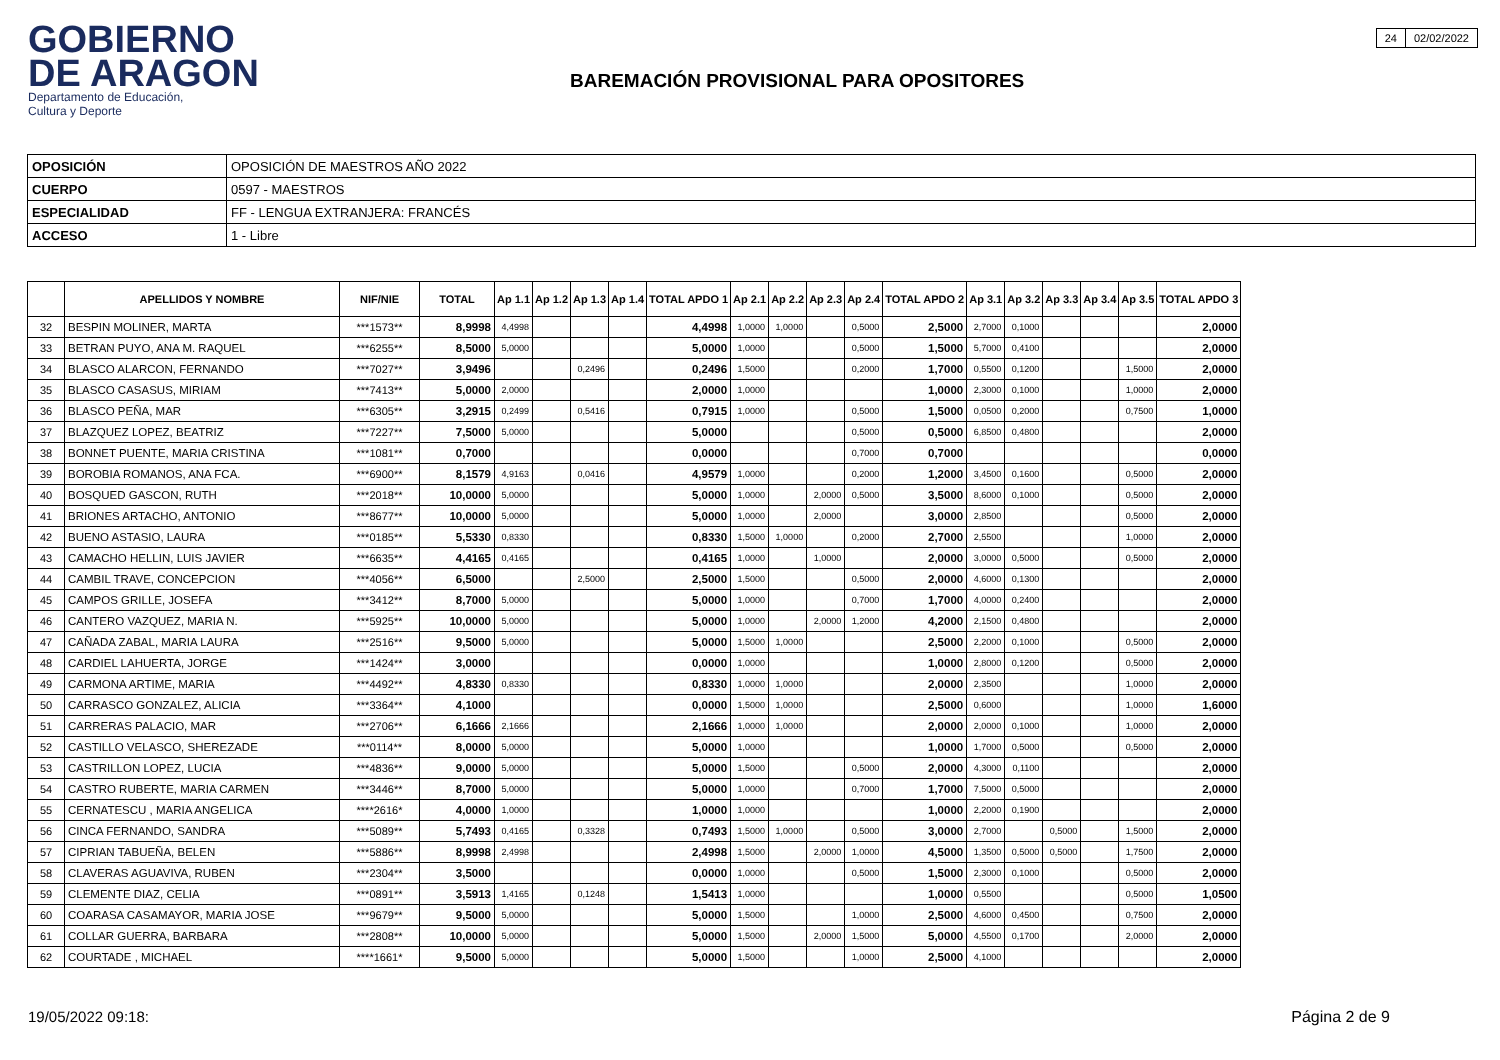GOBIERNO
DE ARAGON
Departamento de Educación,
Cultura y Deporte
BAREMACIÓN PROVISIONAL PARA OPOSITORES
| 24 | 02/02/2022 |
| OPOSICIÓN | OPOSICIÓN DE MAESTROS AÑO 2022 |
| CUERPO | 0597 - MAESTROS |
| ESPECIALIDAD | FF - LENGUA EXTRANJERA: FRANCÉS |
| ACCESO | 1 - Libre |
| | APELLIDOS Y NOMBRE | NIF/NIE | TOTAL | Ap 1.1 | Ap 1.2 | Ap 1.3 | Ap 1.4 | TOTAL APDO 1 | Ap 2.1 | Ap 2.2 | Ap 2.3 | Ap 2.4 | TOTAL APDO 2 | Ap 3.1 | Ap 3.2 | Ap 3.3 | Ap 3.4 | Ap 3.5 | TOTAL APDO 3 |
| --- | --- | --- | --- | --- | --- | --- | --- | --- | --- | --- | --- | --- | --- | --- | --- | --- | --- | --- | --- |
| 32 | BESPIN MOLINER, MARTA | ***1573** | 8,9998 | 4,4998 | | | | 4,4998 | 1,0000 | 1,0000 | | 0,5000 | 2,5000 | 2,7000 | 0,1000 | | | | 2,0000 |
| 33 | BETRAN PUYO, ANA M. RAQUEL | ***6255** | 8,5000 | 5,0000 | | | | 5,0000 | 1,0000 | | | 0,5000 | 1,5000 | 5,7000 | 0,4100 | | | | 2,0000 |
| 34 | BLASCO ALARCON, FERNANDO | ***7027** | 3,9496 | | | 0,2496 | | 0,2496 | 1,5000 | | | 0,2000 | 1,7000 | 0,5500 | 0,1200 | | | 1,5000 | 2,0000 |
| 35 | BLASCO CASASUS, MIRIAM | ***7413** | 5,0000 | 2,0000 | | | | 2,0000 | 1,0000 | | | | 1,0000 | 2,3000 | 0,1000 | | | 1,0000 | 2,0000 |
| 36 | BLASCO PEÑA, MAR | ***6305** | 3,2915 | 0,2499 | | 0,5416 | | 0,7915 | 1,0000 | | | 0,5000 | 1,5000 | 0,0500 | 0,2000 | | | 0,7500 | 1,0000 |
| 37 | BLAZQUEZ LOPEZ, BEATRIZ | ***7227** | 7,5000 | 5,0000 | | | | 5,0000 | | | | 0,5000 | 0,5000 | 6,8500 | 0,4800 | | | | 2,0000 |
| 38 | BONNET PUENTE, MARIA CRISTINA | ***1081** | 0,7000 | | | | | 0,0000 | | | | 0,7000 | 0,7000 | | | | | | 0,0000 |
| 39 | BOROBIA ROMANOS, ANA FCA. | ***6900** | 8,1579 | 4,9163 | | 0,0416 | | 4,9579 | 1,0000 | | | 0,2000 | 1,2000 | 3,4500 | 0,1600 | | | 0,5000 | 2,0000 |
| 40 | BOSQUED GASCON, RUTH | ***2018** | 10,0000 | 5,0000 | | | | 5,0000 | 1,0000 | | 2,0000 | 0,5000 | 3,5000 | 8,6000 | 0,1000 | | | 0,5000 | 2,0000 |
| 41 | BRIONES ARTACHO, ANTONIO | ***8677** | 10,0000 | 5,0000 | | | | 5,0000 | 1,0000 | | 2,0000 | | 3,0000 | 2,8500 | | | | 0,5000 | 2,0000 |
| 42 | BUENO ASTASIO, LAURA | ***0185** | 5,5330 | 0,8330 | | | | 0,8330 | 1,5000 | 1,0000 | | 0,2000 | 2,7000 | 2,5500 | | | | 1,0000 | 2,0000 |
| 43 | CAMACHO HELLIN, LUIS JAVIER | ***6635** | 4,4165 | 0,4165 | | | | 0,4165 | 1,0000 | | 1,0000 | | 2,0000 | 3,0000 | 0,5000 | | | 0,5000 | 2,0000 |
| 44 | CAMBIL TRAVE, CONCEPCION | ***4056** | 6,5000 | | | 2,5000 | | 2,5000 | 1,5000 | | | 0,5000 | 2,0000 | 4,6000 | 0,1300 | | | | 2,0000 |
| 45 | CAMPOS GRILLE, JOSEFA | ***3412** | 8,7000 | 5,0000 | | | | 5,0000 | 1,0000 | | | 0,7000 | 1,7000 | 4,0000 | 0,2400 | | | | 2,0000 |
| 46 | CANTERO VAZQUEZ, MARIA N. | ***5925** | 10,0000 | 5,0000 | | | | 5,0000 | 1,0000 | | 2,0000 | 1,2000 | 4,2000 | 2,1500 | 0,4800 | | | | 2,0000 |
| 47 | CAÑADA ZABAL, MARIA LAURA | ***2516** | 9,5000 | 5,0000 | | | | 5,0000 | 1,5000 | 1,0000 | | | 2,5000 | 2,2000 | 0,1000 | | | 0,5000 | 2,0000 |
| 48 | CARDIEL LAHUERTA, JORGE | ***1424** | 3,0000 | | | | | 0,0000 | 1,0000 | | | | 1,0000 | 2,8000 | 0,1200 | | | 0,5000 | 2,0000 |
| 49 | CARMONA ARTIME, MARIA | ***4492** | 4,8330 | 0,8330 | | | | 0,8330 | 1,0000 | 1,0000 | | | 2,0000 | 2,3500 | | | | 1,0000 | 2,0000 |
| 50 | CARRASCO GONZALEZ, ALICIA | ***3364** | 4,1000 | | | | | 0,0000 | 1,5000 | 1,0000 | | | 2,5000 | 0,6000 | | | | 1,0000 | 1,6000 |
| 51 | CARRERAS PALACIO, MAR | ***2706** | 6,1666 | 2,1666 | | | | 2,1666 | 1,0000 | 1,0000 | | | 2,0000 | 2,0000 | 0,1000 | | | 1,0000 | 2,0000 |
| 52 | CASTILLO VELASCO, SHEREZADE | ***0114** | 8,0000 | 5,0000 | | | | 5,0000 | 1,0000 | | | | 1,0000 | 1,7000 | 0,5000 | | | 0,5000 | 2,0000 |
| 53 | CASTRILLON LOPEZ, LUCIA | ***4836** | 9,0000 | 5,0000 | | | | 5,0000 | 1,5000 | | | 0,5000 | 2,0000 | 4,3000 | 0,1100 | | | | 2,0000 |
| 54 | CASTRO RUBERTE, MARIA CARMEN | ***3446** | 8,7000 | 5,0000 | | | | 5,0000 | 1,0000 | | | 0,7000 | 1,7000 | 7,5000 | 0,5000 | | | | 2,0000 |
| 55 | CERNATESCU , MARIA ANGELICA | ****2616* | 4,0000 | 1,0000 | | | | 1,0000 | 1,0000 | | | | 1,0000 | 2,2000 | 0,1900 | | | | 2,0000 |
| 56 | CINCA FERNANDO, SANDRA | ***5089** | 5,7493 | 0,4165 | | 0,3328 | | 0,7493 | 1,5000 | 1,0000 | | 0,5000 | 3,0000 | 2,7000 | | 0,5000 | | 1,5000 | 2,0000 |
| 57 | CIPRIAN TABUEÑA, BELEN | ***5886** | 8,9998 | 2,4998 | | | | 2,4998 | 1,5000 | | 2,0000 | 1,0000 | 4,5000 | 1,3500 | 0,5000 | 0,5000 | | 1,7500 | 2,0000 |
| 58 | CLAVERAS AGUAVIVA, RUBEN | ***2304** | 3,5000 | | | | | 0,0000 | 1,0000 | | | 0,5000 | 1,5000 | 2,3000 | 0,1000 | | | 0,5000 | 2,0000 |
| 59 | CLEMENTE DIAZ, CELIA | ***0891** | 3,5913 | 1,4165 | | 0,1248 | | 1,5413 | 1,0000 | | | | 1,0000 | 0,5500 | | | | 0,5000 | 1,0500 |
| 60 | COARASA CASAMAYOR, MARIA JOSE | ***9679** | 9,5000 | 5,0000 | | | | 5,0000 | 1,5000 | | | 1,0000 | 2,5000 | 4,6000 | 0,4500 | | | 0,7500 | 2,0000 |
| 61 | COLLAR GUERRA, BARBARA | ***2808** | 10,0000 | 5,0000 | | | | 5,0000 | 1,5000 | | 2,0000 | 1,5000 | 5,0000 | 4,5500 | 0,1700 | | | 2,0000 | 2,0000 |
| 62 | COURTADE , MICHAEL | ****1661* | 9,5000 | 5,0000 | | | | 5,0000 | 1,5000 | | | 1,0000 | 2,5000 | 4,1000 | | | | | 2,0000 |
19/05/2022 09:18: Página 2 de 9